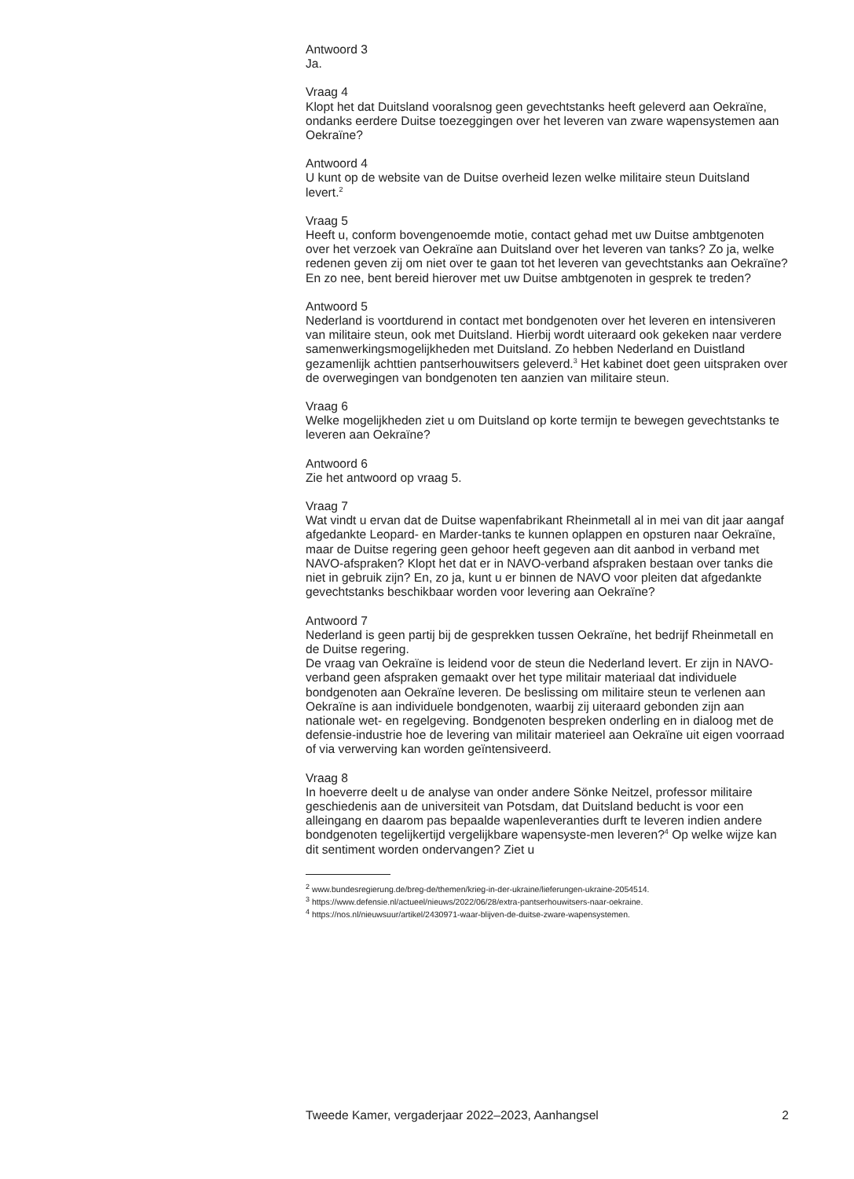Antwoord 3
Ja.
Vraag 4
Klopt het dat Duitsland vooralsnog geen gevechtstanks heeft geleverd aan Oekraïne, ondanks eerdere Duitse toezeggingen over het leveren van zware wapensystemen aan Oekraïne?
Antwoord 4
U kunt op de website van de Duitse overheid lezen welke militaire steun Duitsland levert.<sup>2</sup>
Vraag 5
Heeft u, conform bovengenoemde motie, contact gehad met uw Duitse ambtgenoten over het verzoek van Oekraïne aan Duitsland over het leveren van tanks? Zo ja, welke redenen geven zij om niet over te gaan tot het leveren van gevechtstanks aan Oekraïne? En zo nee, bent bereid hierover met uw Duitse ambtgenoten in gesprek te treden?
Antwoord 5
Nederland is voortdurend in contact met bondgenoten over het leveren en intensiveren van militaire steun, ook met Duitsland. Hierbij wordt uiteraard ook gekeken naar verdere samenwerkingsmogelijkheden met Duitsland. Zo hebben Nederland en Duistland gezamenlijk achttien pantserhouwitsers geleverd.<sup>3</sup> Het kabinet doet geen uitspraken over de overwegingen van bondgenoten ten aanzien van militaire steun.
Vraag 6
Welke mogelijkheden ziet u om Duitsland op korte termijn te bewegen gevechtstanks te leveren aan Oekraïne?
Antwoord 6
Zie het antwoord op vraag 5.
Vraag 7
Wat vindt u ervan dat de Duitse wapenfabrikant Rheinmetall al in mei van dit jaar aangaf afgedankte Leopard- en Marder-tanks te kunnen oplappen en opsturen naar Oekraïne, maar de Duitse regering geen gehoor heeft gegeven aan dit aanbod in verband met NAVO-afspraken? Klopt het dat er in NAVO-verband afspraken bestaan over tanks die niet in gebruik zijn? En, zo ja, kunt u er binnen de NAVO voor pleiten dat afgedankte gevechtstanks beschikbaar worden voor levering aan Oekraïne?
Antwoord 7
Nederland is geen partij bij de gesprekken tussen Oekraïne, het bedrijf Rheinmetall en de Duitse regering.
De vraag van Oekraïne is leidend voor de steun die Nederland levert. Er zijn in NAVO-verband geen afspraken gemaakt over het type militair materiaal dat individuele bondgenoten aan Oekraïne leveren. De beslissing om militaire steun te verlenen aan Oekraïne is aan individuele bondgenoten, waarbij zij uiteraard gebonden zijn aan nationale wet- en regelgeving. Bondgenoten bespreken onderling en in dialoog met de defensie-industrie hoe de levering van militair materieel aan Oekraïne uit eigen voorraad of via verwerving kan worden geïntensiveerd.
Vraag 8
In hoeverre deelt u de analyse van onder andere Sönke Neitzel, professor militaire geschiedenis aan de universiteit van Potsdam, dat Duitsland beducht is voor een alleingang en daarom pas bepaalde wapenleveranties durft te leveren indien andere bondgenoten tegelijkertijd vergelijkbare wapensyste-men leveren?<sup>4</sup> Op welke wijze kan dit sentiment worden ondervangen? Ziet u
<sup>2</sup> www.bundesregierung.de/breg-de/themen/krieg-in-der-ukraine/lieferungen-ukraine-2054514.
<sup>3</sup> https://www.defensie.nl/actueel/nieuws/2022/06/28/extra-pantserhouwitsers-naar-oekraine.
<sup>4</sup> https://nos.nl/nieuwsuur/artikel/2430971-waar-blijven-de-duitse-zware-wapensystemen.
Tweede Kamer, vergaderjaar 2022–2023, Aanhangsel 2